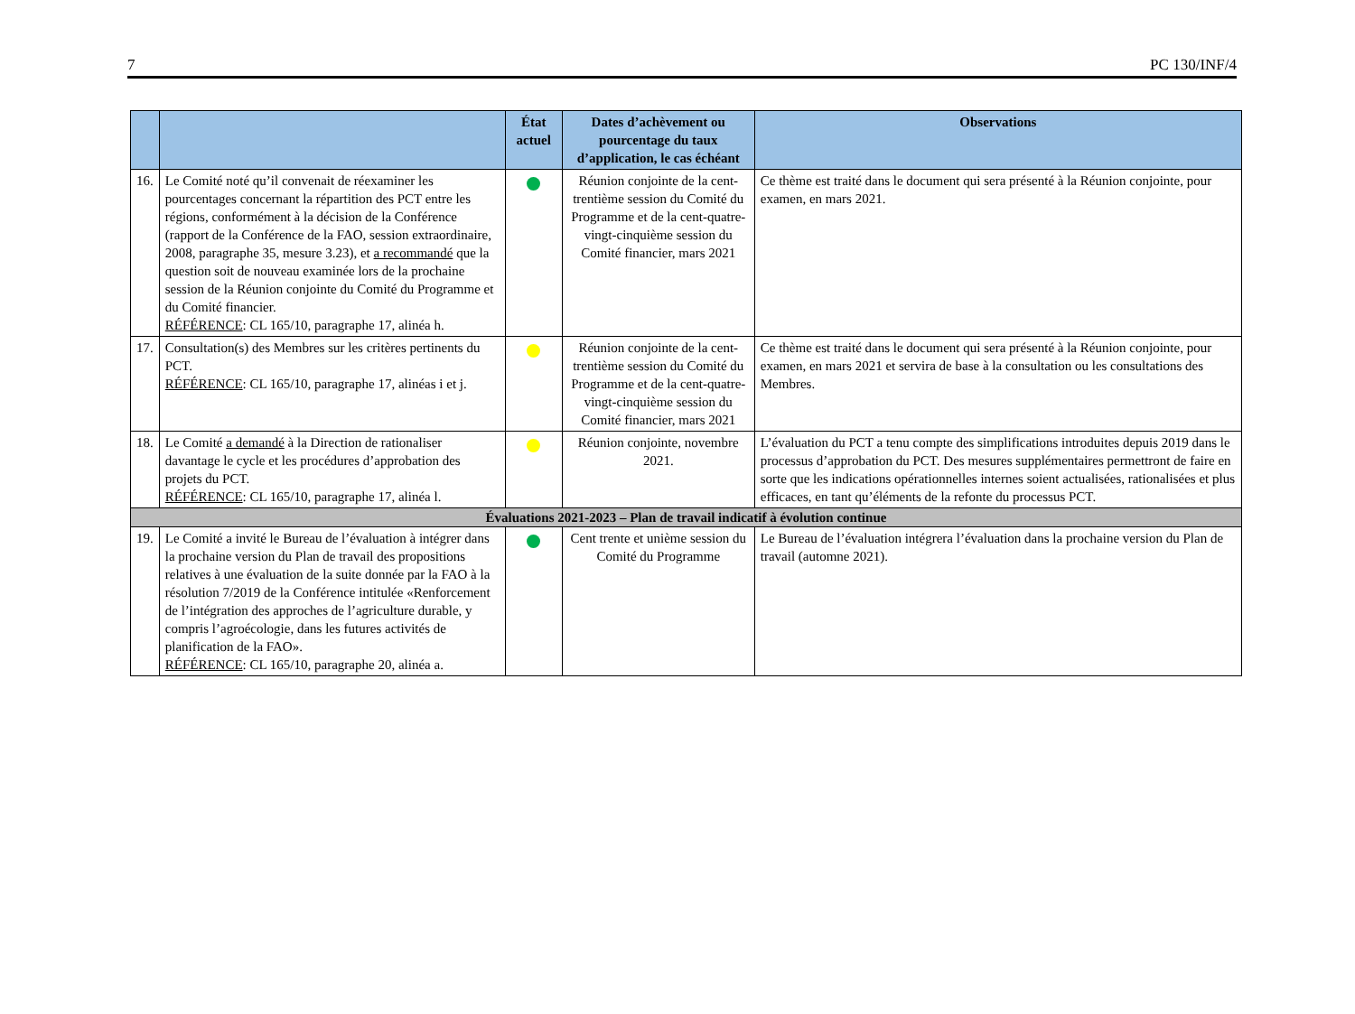7 PC 130/INF/4
| | | État actuel | Dates d’achèvement ou pourcentage du taux d’application, le cas échéant | Observations |
| --- | --- | --- | --- | --- |
| 16. | Le Comité noté qu’il convenait de réexaminer les pourcentages concernant la répartition des PCT entre les régions, conformément à la décision de la Conférence (rapport de la Conférence de la FAO, session extraordinaire, 2008, paragraphe 35, mesure 3.23), et a recommandé que la question soit de nouveau examinée lors de la prochaine session de la Réunion conjointe du Comité du Programme et du Comité financier. RÉFÉRENCE : CL 165/10, paragraphe 17, alinéa h. | | Réunion conjointe de la cent-trentième session du Comité du Programme et de la cent-quatre-vingt-cinquième session du Comité financier, mars 2021 | Ce thème est traité dans le document qui sera présenté à la Réunion conjointe, pour examen, en mars 2021. |
| 17. | Consultation(s) des Membres sur les critères pertinents du PCT. RÉFÉRENCE : CL 165/10, paragraphe 17, alinéas i et j. | | Réunion conjointe de la cent-trentième session du Comité du Programme et de la cent-quatre-vingt-cinquième session du Comité financier, mars 2021 | Ce thème est traité dans le document qui sera présenté à la Réunion conjointe, pour examen, en mars 2021 et servira de base à la consultation ou les consultations des Membres. |
| 18. | Le Comité a demandé à la Direction de rationaliser davantage le cycle et les procédures d’approbation des projets du PCT. RÉFÉRENCE : CL 165/10, paragraphe 17, alinéa l. | | Réunion conjointe, novembre 2021. | L’évaluation du PCT a tenu compte des simplifications introduites depuis 2019 dans le processus d’approbation du PCT. Des mesures supplémentaires permettront de faire en sorte que les indications opérationnelles internes soient actualisées, rationalisées et plus efficaces, en tant qu’éléments de la refonte du processus PCT. |
| Évaluations 2021-2023 – Plan de travail indicatif à évolution continue | | | | |
| 19. | Le Comité a invité le Bureau de l’évaluation à intégrer dans la prochaine version du Plan de travail des propositions relatives à une évaluation de la suite donnée par la FAO à la résolution 7/2019 de la Conférence intitulée «Renforcement de l’intégration des approches de l’agriculture durable, y compris l’agroécologie, dans les futures activités de planification de la FAO». RÉFÉRENCE : CL 165/10, paragraphe 20, alinéa a. | | Cent trente et unième session du Comité du Programme | Le Bureau de l’évaluation intégrera l’évaluation dans la prochaine version du Plan de travail (automne 2021). |